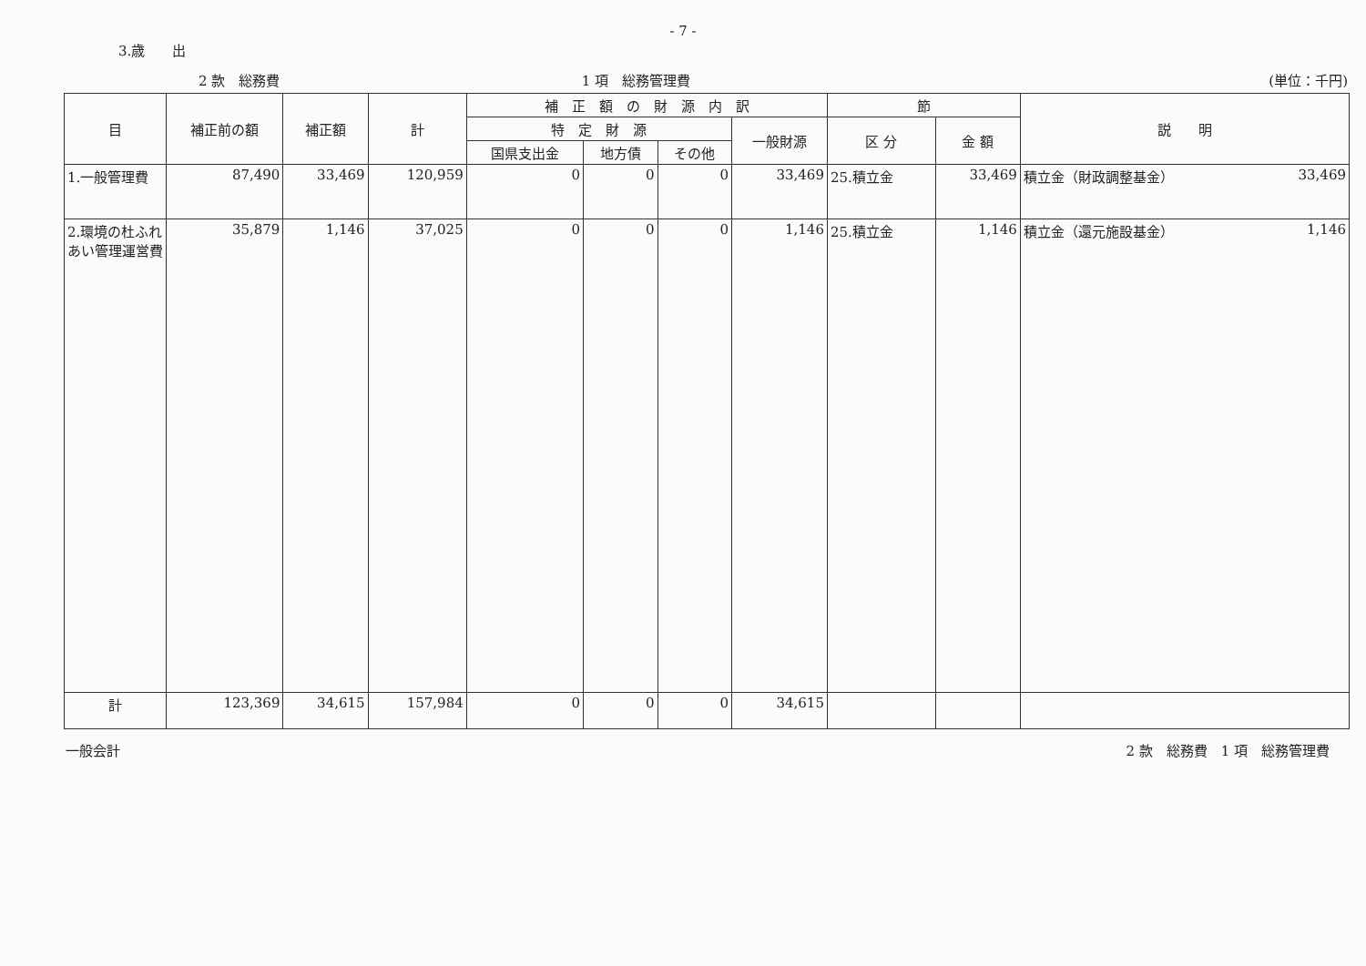3.歳　　出
- 7 -
2 款　総務費 1 項　総務管理費 (単位：千円)
| 目 | 補正前の額 | 補正額 | 計 | 補 正 額 の 財 源 内 訳 | | | | 節 | | 説 明 | |
| --- | --- | --- | --- | --- | --- | --- | --- | --- | --- | --- | --- |
| | | | | 特 定 財 源 | | | 一般財源 | 区 分 | 金 額 | | |
| | | | | 国県支出金 | 地方債 | その他 | | | | | |
| 1.一般管理費 | 87,490 | 33,469 | 120,959 | 0 | 0 | 0 | 33,469 | 25.積立金 | 33,469 | 積立金（財政調整基金） | 33,469 |
| 2.環境の杜ふれあい管理運営費 | 35,879 | 1,146 | 37,025 | 0 | 0 | 0 | 1,146 | 25.積立金 | 1,146 | 積立金（還元施設基金） | 1,146 |
| 計 | 123,369 | 34,615 | 157,984 | 0 | 0 | 0 | 34,615 | | | | |
一般会計 2 款　総務費　1 項　総務管理費